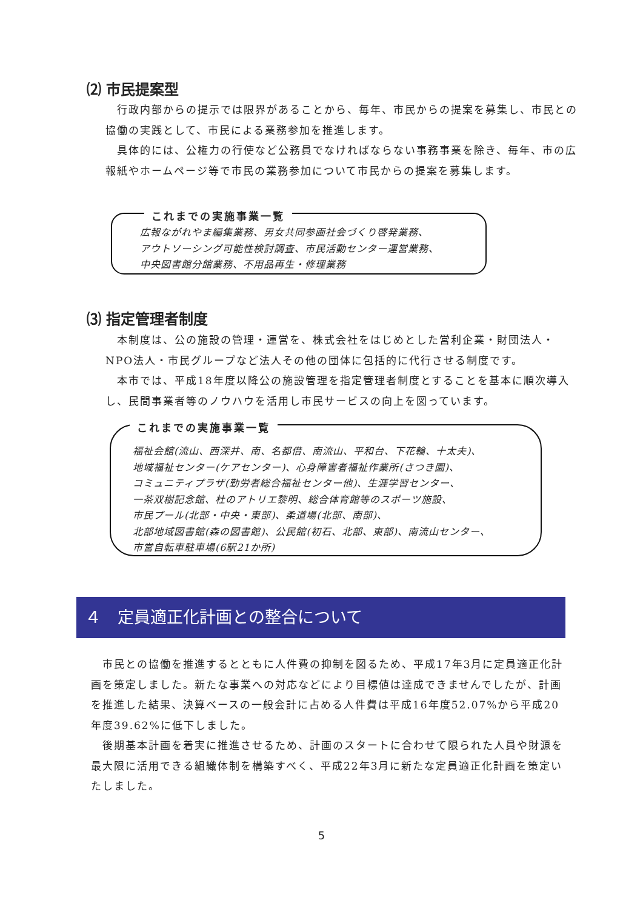⑵ 市民提案型
　行政内部からの提示では限界があることから、毎年、市民からの提案を募集し、市民との協働の実践として、市民による業務参加を推進します。
　具体的には、公権力の行使など公務員でなければならない事務事業を除き、毎年、市の広報紙やホームページ等で市民の業務参加について市民からの提案を募集します。
広報ながれやま編集業務、男女共同参画社会づくり啓発業務、
アウトソーシング可能性検討調査、市民活動センター運営業務、
中央図書館分館業務、不用品再生・修理業務
これまでの実施事業一覧
⑶ 指定管理者制度
　本制度は、公の施設の管理・運営を、株式会社をはじめとした営利企業・財団法人・NPO法人・市民グループなど法人その他の団体に包括的に代行させる制度です。
　本市では、平成18年度以降公の施設管理を指定管理者制度とすることを基本に順次導入し、民間事業者等のノウハウを活用し市民サービスの向上を図っています。
福祉会館(流山、西深井、南、名都借、南流山、平和台、下花輪、十太夫)、
地域福祉センター(ケアセンター)、心身障害者福祉作業所(さつき園)、
コミュニティプラザ(勤労者総合福祉センター他)、生涯学習センター、
一茶双樹記念館、杜のアトリエ黎明、総合体育館等のスポーツ施設、
市民プール(北部・中央・東部)、柔道場(北部、南部)、
北部地域図書館(森の図書館)、公民館(初石、北部、東部)、南流山センター、
市営自転車駐車場(6駅21か所)
これまでの実施事業一覧
４　定員適正化計画との整合について
　市民との協働を推進するとともに人件費の抑制を図るため、平成17年3月に定員適正化計画を策定しました。新たな事業への対応などにより目標値は達成できませんでしたが、計画を推進した結果、決算ベースの一般会計に占める人件費は平成16年度52.07%から平成20年度39.62%に低下しました。
　後期基本計画を着実に推進させるため、計画のスタートに合わせて限られた人員や財源を最大限に活用できる組織体制を構築すべく、平成22年3月に新たな定員適正化計画を策定いたしました。
5